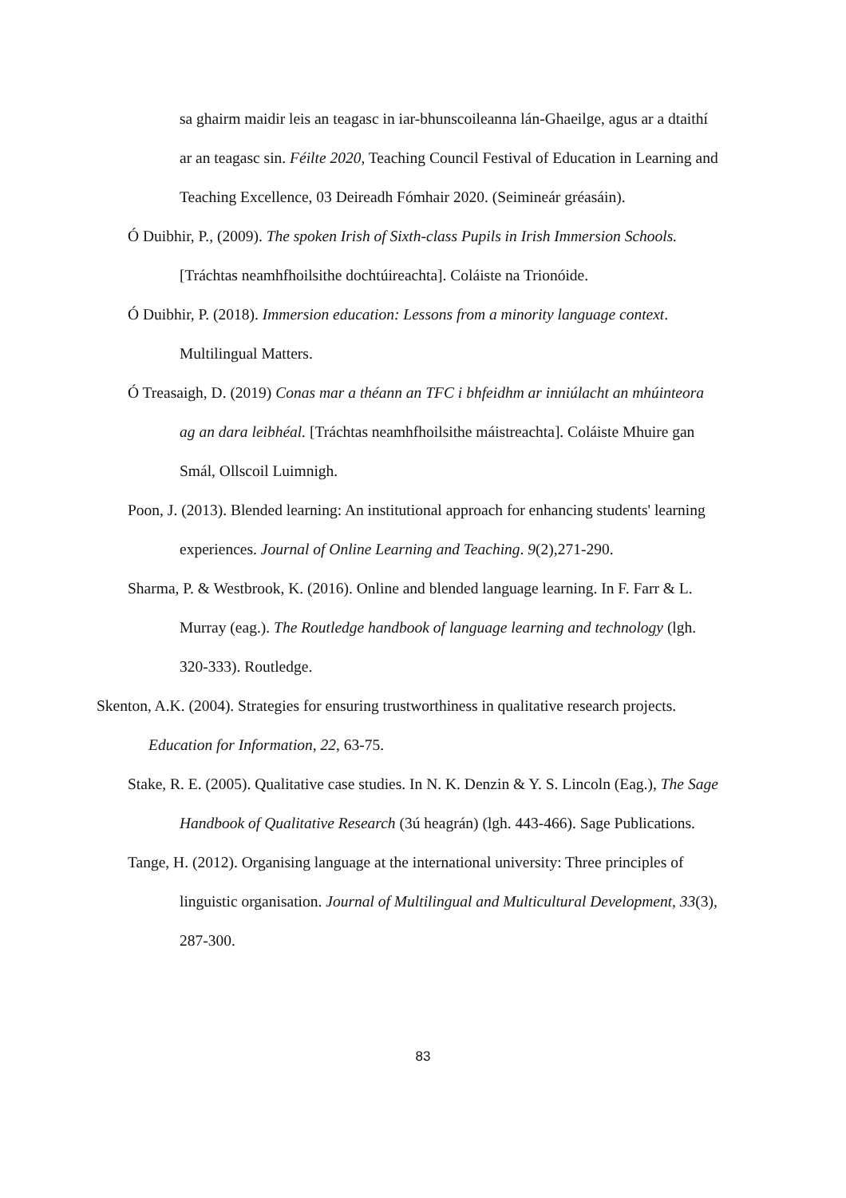sa ghairm maidir leis an teagasc in iar-bhunscoileanna lán-Ghaeilge, agus ar a dtaithí ar an teagasc sin. Féilte 2020, Teaching Council Festival of Education in Learning and Teaching Excellence, 03 Deireadh Fómhair 2020. (Seimineár gréasáin).
Ó Duibhir, P., (2009). The spoken Irish of Sixth-class Pupils in Irish Immersion Schools. [Tráchtas neamhfhoilsithe dochtúireachta]. Coláiste na Trionóide.
Ó Duibhir, P. (2018). Immersion education: Lessons from a minority language context. Multilingual Matters.
Ó Treasaigh, D. (2019) Conas mar a théann an TFC i bhfeidhm ar inniúlacht an mhúinteora ag an dara leibhéal. [Tráchtas neamhfhoilsithe máistreachta]. Coláiste Mhuire gan Smál, Ollscoil Luimnigh.
Poon, J. (2013). Blended learning: An institutional approach for enhancing students' learning experiences. Journal of Online Learning and Teaching. 9(2),271-290.
Sharma, P. & Westbrook, K. (2016). Online and blended language learning. In F. Farr & L. Murray (eag.). The Routledge handbook of language learning and technology (lgh. 320-333). Routledge.
Skenton, A.K. (2004). Strategies for ensuring trustworthiness in qualitative research projects. Education for Information, 22, 63-75.
Stake, R. E. (2005). Qualitative case studies. In N. K. Denzin & Y. S. Lincoln (Eag.), The Sage Handbook of Qualitative Research (3ú heagrán) (lgh. 443-466). Sage Publications.
Tange, H. (2012). Organising language at the international university: Three principles of linguistic organisation. Journal of Multilingual and Multicultural Development, 33(3), 287-300.
83